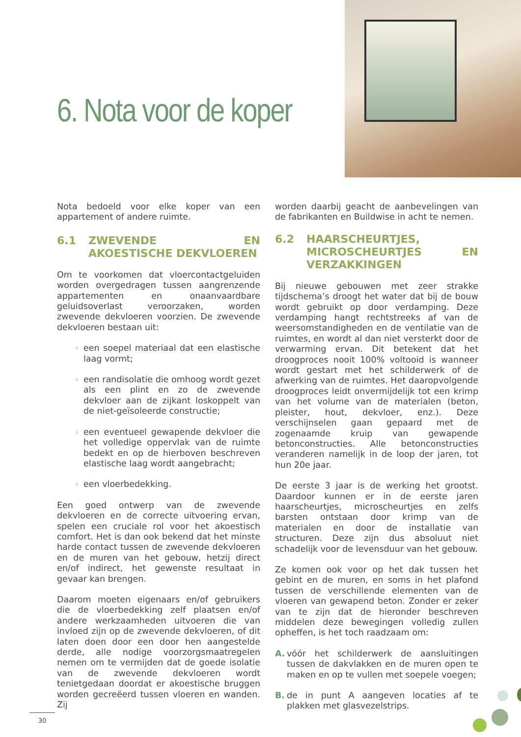6. Nota voor de koper
Nota bedoeld voor elke koper van een appartement of andere ruimte.
6.1 ZWEVENDE EN AKOESTISCHE DEKVLOEREN
Om te voorkomen dat vloercontactgeluiden worden overgedragen tussen aangrenzende appartementen en onaanvaardbare geluidsoverlast veroorzaken, worden zwevende dekvloeren voorzien. De zwevende dekvloeren bestaan uit:
een soepel materiaal dat een elastische laag vormt;
een randisolatie die omhoog wordt gezet als een plint en zo de zwevende dekvloer aan de zijkant loskoppelt van de niet-geïsoleerde constructie;
een eventueel gewapende dekvloer die het volledige oppervlak van de ruimte bedekt en op de hierboven beschreven elastische laag wordt aangebracht;
een vloerbedekking.
Een goed ontwerp van de zwevende dekvloeren en de correcte uitvoering ervan, spelen een cruciale rol voor het akoestisch comfort. Het is dan ook bekend dat het minste harde contact tussen de zwevende dekvloeren en de muren van het gebouw, hetzij direct en/of indirect, het gewenste resultaat in gevaar kan brengen.
Daarom moeten eigenaars en/of gebruikers die de vloerbedekking zelf plaatsen en/of andere werkzaamheden uitvoeren die van invloed zijn op de zwevende dekvloeren, of dit laten doen door een door hen aangestelde derde, alle nodige voorzorgsmaatregelen nemen om te vermijden dat de goede isolatie van de zwevende dekvloeren wordt tenietgedaan doordat er akoestische bruggen worden gecreëerd tussen vloeren en wanden. Zij
worden daarbij geacht de aanbevelingen van de fabrikanten en Buildwise in acht te nemen.
6.2 HAARSCHEURTJES, MICROSCHEURTJES EN VERZAKKINGEN
Bij nieuwe gebouwen met zeer strakke tijdschema’s droogt het water dat bij de bouw wordt gebruikt op door verdamping. Deze verdamping hangt rechtstreeks af van de weersomstandigheden en de ventilatie van de ruimtes, en wordt al dan niet versterkt door de verwarming ervan. Dit betekent dat het droogproces nooit 100% voltooid is wanneer wordt gestart met het schilderwerk of de afwerking van de ruimtes. Het daaropvolgende droogproces leidt onvermijdelijk tot een krimp van het volume van de materialen (beton, pleister, hout, dekvloer, enz.). Deze verschijnselen gaan gepaard met de zogenaamde kruip van gewapende betonconstructies. Alle betonconstructies veranderen namelijk in de loop der jaren, tot hun 20e jaar.
De eerste 3 jaar is de werking het grootst. Daardoor kunnen er in de eerste jaren haarscheurtjes, microscheurtjes en zelfs barsten ontstaan door krimp van de materialen en door de installatie van structuren. Deze zijn dus absoluut niet schadelijk voor de levensduur van het gebouw.
Ze komen ook voor op het dak tussen het gebint en de muren, en soms in het plafond tussen de verschillende elementen van de vloeren van gewapend beton. Zonder er zeker van te zijn dat de hieronder beschreven middelen deze bewegingen volledig zullen opheffen, is het toch raadzaam om:
A. vóór het schilderwerk de aansluitingen tussen de dakvlakken en de muren open te maken en op te vullen met soepele voegen;
B. de in punt A aangeven locaties af te plakken met glasvezelstrips.
30